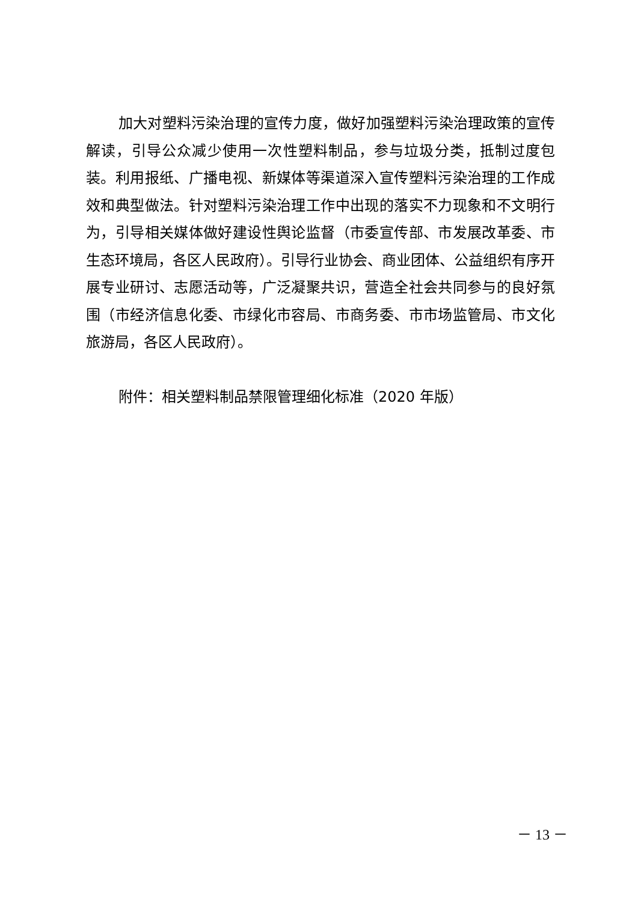加大对塑料污染治理的宣传力度，做好加强塑料污染治理政策的宣传解读，引导公众减少使用一次性塑料制品，参与垃圾分类，抵制过度包装。利用报纸、广播电视、新媒体等渠道深入宣传塑料污染治理的工作成效和典型做法。针对塑料污染治理工作中出现的落实不力现象和不文明行为，引导相关媒体做好建设性舆论监督（市委宣传部、市发展改革委、市生态环境局，各区人民政府）。引导行业协会、商业团体、公益组织有序开展专业研讨、志愿活动等，广泛凝聚共识，营造全社会共同参与的良好氛围（市经济信息化委、市绿化市容局、市商务委、市市场监管局、市文化旅游局，各区人民政府）。
附件：相关塑料制品禁限管理细化标准（2020 年版）
－ 13 －